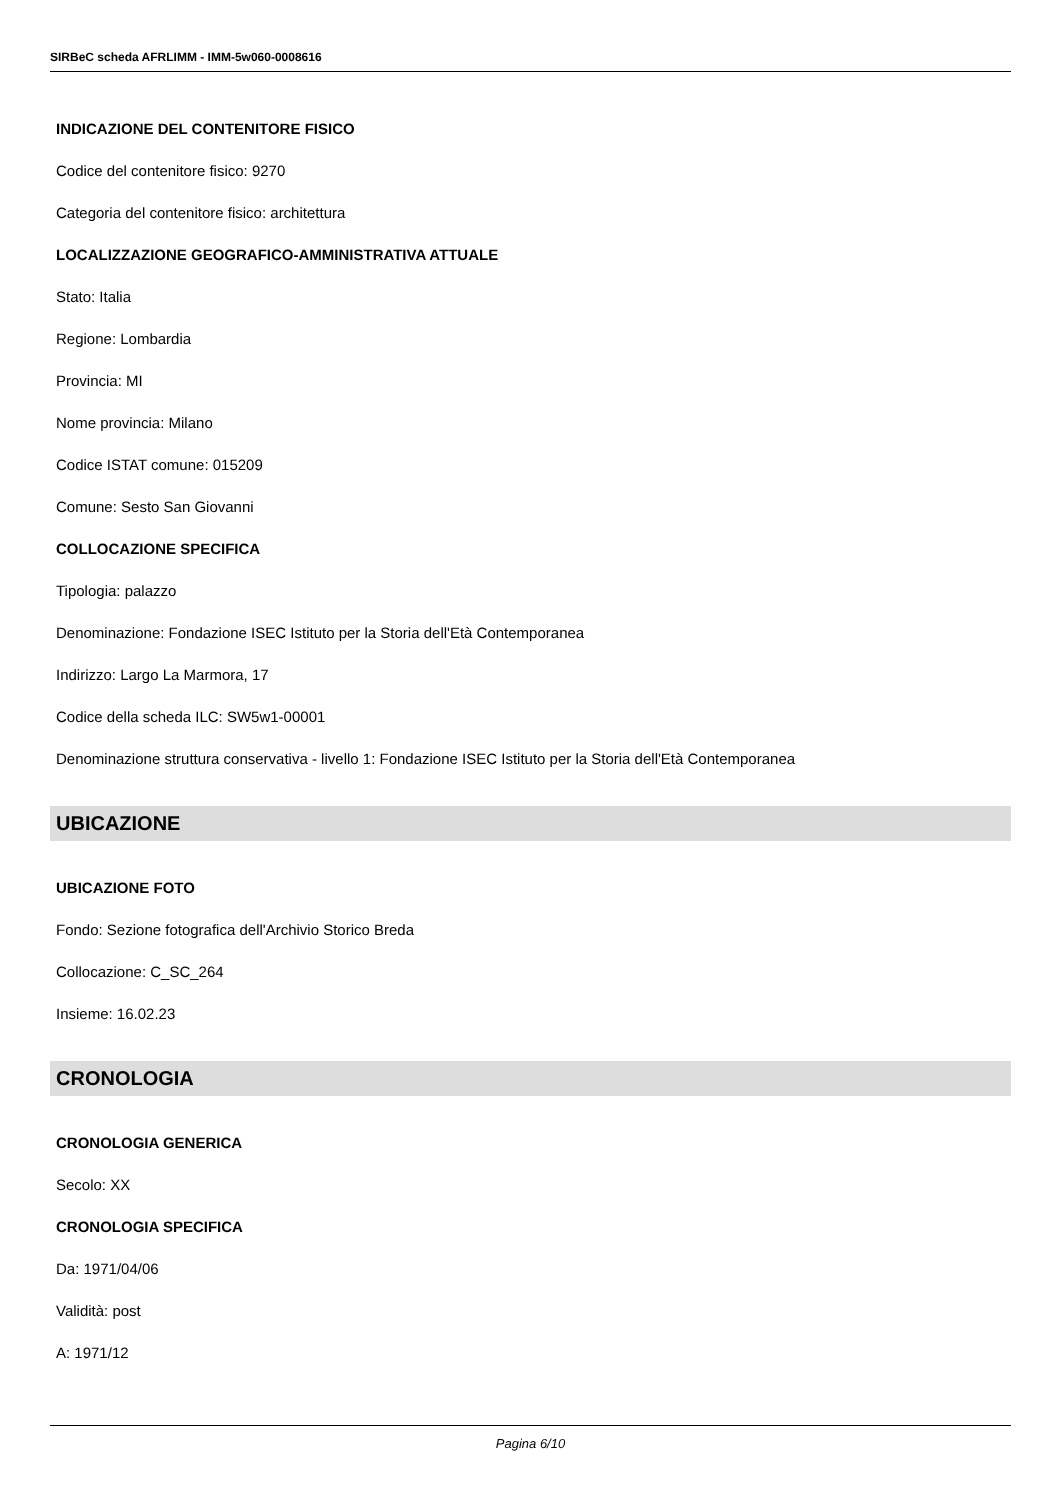SIRBeC scheda AFRLIMM - IMM-5w060-0008616
INDICAZIONE DEL CONTENITORE FISICO
Codice del contenitore fisico: 9270
Categoria del contenitore fisico: architettura
LOCALIZZAZIONE GEOGRAFICO-AMMINISTRATIVA ATTUALE
Stato: Italia
Regione: Lombardia
Provincia: MI
Nome provincia: Milano
Codice ISTAT comune: 015209
Comune: Sesto San Giovanni
COLLOCAZIONE SPECIFICA
Tipologia: palazzo
Denominazione: Fondazione ISEC Istituto per la Storia dell'Età Contemporanea
Indirizzo: Largo La Marmora, 17
Codice della scheda ILC: SW5w1-00001
Denominazione struttura conservativa - livello 1: Fondazione ISEC Istituto per la Storia dell'Età Contemporanea
UBICAZIONE
UBICAZIONE FOTO
Fondo: Sezione fotografica dell'Archivio Storico Breda
Collocazione: C_SC_264
Insieme: 16.02.23
CRONOLOGIA
CRONOLOGIA GENERICA
Secolo: XX
CRONOLOGIA SPECIFICA
Da: 1971/04/06
Validità: post
A: 1971/12
Pagina 6/10